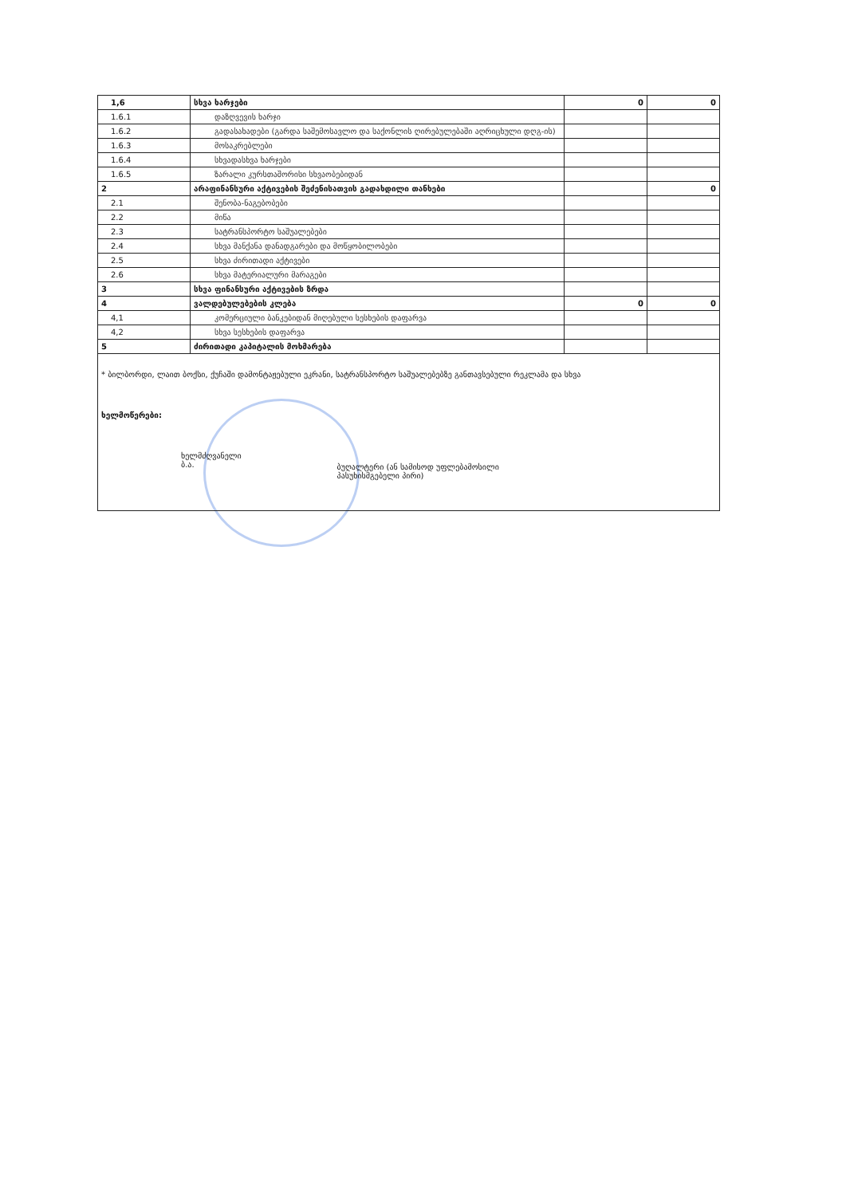| 1,6 | სხვა ხარჯები | 0 | 0 |
| 1.6.1 | დაზღვევის ხარჯი | | |
| 1.6.2 | გადასახადები (გარდა საშემოსავლო და საქონლის ღირებულებაში აღრიცხული დღგ-ის) | | |
| 1.6.3 | მოსაკრებლები | | |
| 1.6.4 | სხვადასხვა ხარჯები | | |
| 1.6.5 | ზარალი კურსთაშორისი სხვაობებიდან | | |
| 2 | არაფინანსური აქტივების შეძენისათვის გადახდილი თანხები | | 0 |
| 2.1 | შენობა-ნაგებობები | | |
| 2.2 | მიწა | | |
| 2.3 | სატრანსპორტო საშუალებები | | |
| 2.4 | სხვა მანქანა დანადგარები და მოწყობილობები | | |
| 2.5 | სხვა ძირითადი აქტივები | | |
| 2.6 | სხვა მატერიალური მარაგები | | |
| 3 | სხვა ფინანსური აქტივების ზრდა | | |
| 4 | ვალდებულებების კლება | 0 | 0 |
| 4,1 | კომერციული ბანკებიდან მიღებული სესხების დაფარვა | | |
| 4,2 | სხვა სესხების დაფარვა | | |
| 5 | ძირითადი კაპიტალის მოხმარება | | |
* ბილბორდი, ლაით ბოქსი, ქუჩაში დამონტაჟებული ეკრანი, სატრანსპორტო საშუალებებზე განთავსებული რეკლამა და სხვა
ხელმოწერები:
ხელმძღვანელი
ბ.ა.
ბუღალტერი (ან სამისოდ უფლებამოსილი
პასუხისმგებელი პირი)